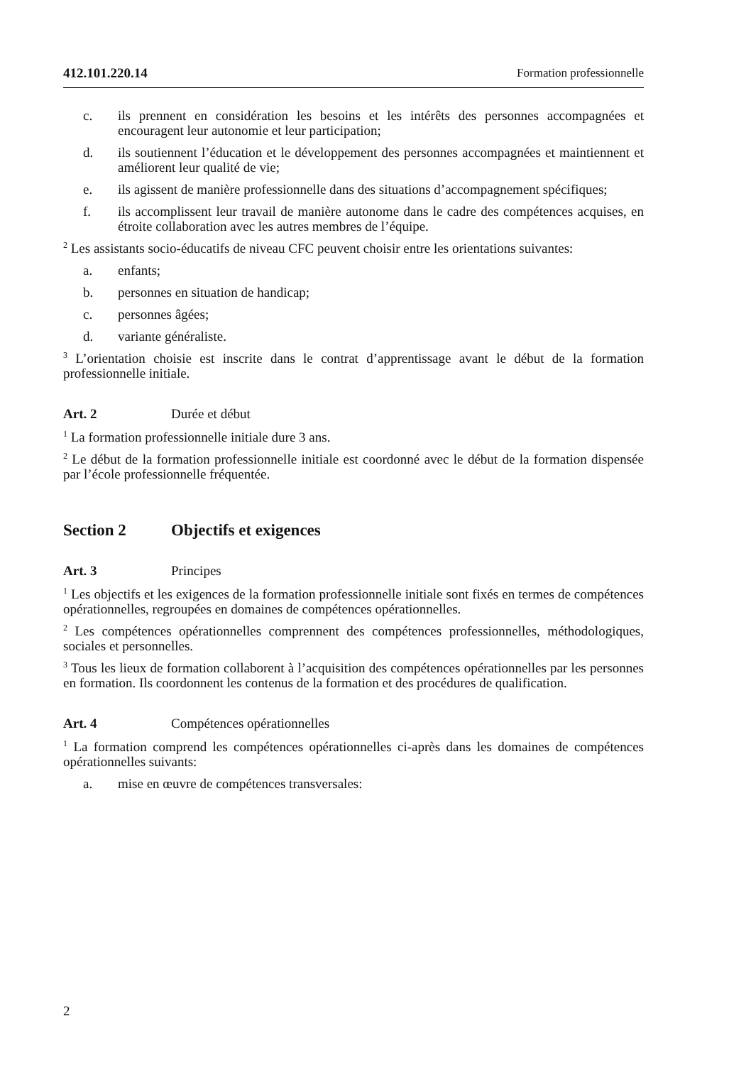412.101.220.14 Formation professionnelle
c. ils prennent en considération les besoins et les intérêts des personnes accompagnées et encouragent leur autonomie et leur participation;
d. ils soutiennent l’éducation et le développement des personnes accompagnées et maintiennent et améliorent leur qualité de vie;
e. ils agissent de manière professionnelle dans des situations d’accompagnement spécifiques;
f. ils accomplissent leur travail de manière autonome dans le cadre des compétences acquises, en étroite collaboration avec les autres membres de l’équipe.
<sup>2</sup> Les assistants socio-éducatifs de niveau CFC peuvent choisir entre les orientations suivantes:
a. enfants;
b. personnes en situation de handicap;
c. personnes âgées;
d. variante généraliste.
<sup>3</sup> L’orientation choisie est inscrite dans le contrat d’apprentissage avant le début de la formation professionnelle initiale.
Art. 2 Durée et début
<sup>1</sup> La formation professionnelle initiale dure 3 ans.
<sup>2</sup> Le début de la formation professionnelle initiale est coordonné avec le début de la formation dispensée par l’école professionnelle fréquentée.
Section 2 Objectifs et exigences
Art. 3 Principes
<sup>1</sup> Les objectifs et les exigences de la formation professionnelle initiale sont fixés en termes de compétences opérationnelles, regroupées en domaines de compétences opérationnelles.
<sup>2</sup> Les compétences opérationnelles comprennent des compétences professionnelles, méthodologiques, sociales et personnelles.
<sup>3</sup> Tous les lieux de formation collaborent à l’acquisition des compétences opérationnelles par les personnes en formation. Ils coordonnent les contenus de la formation et des procédures de qualification.
Art. 4 Compétences opérationnelles
<sup>1</sup> La formation comprend les compétences opérationnelles ci-après dans les domaines de compétences opérationnelles suivants:
a. mise en œuvre de compétences transversales:
2